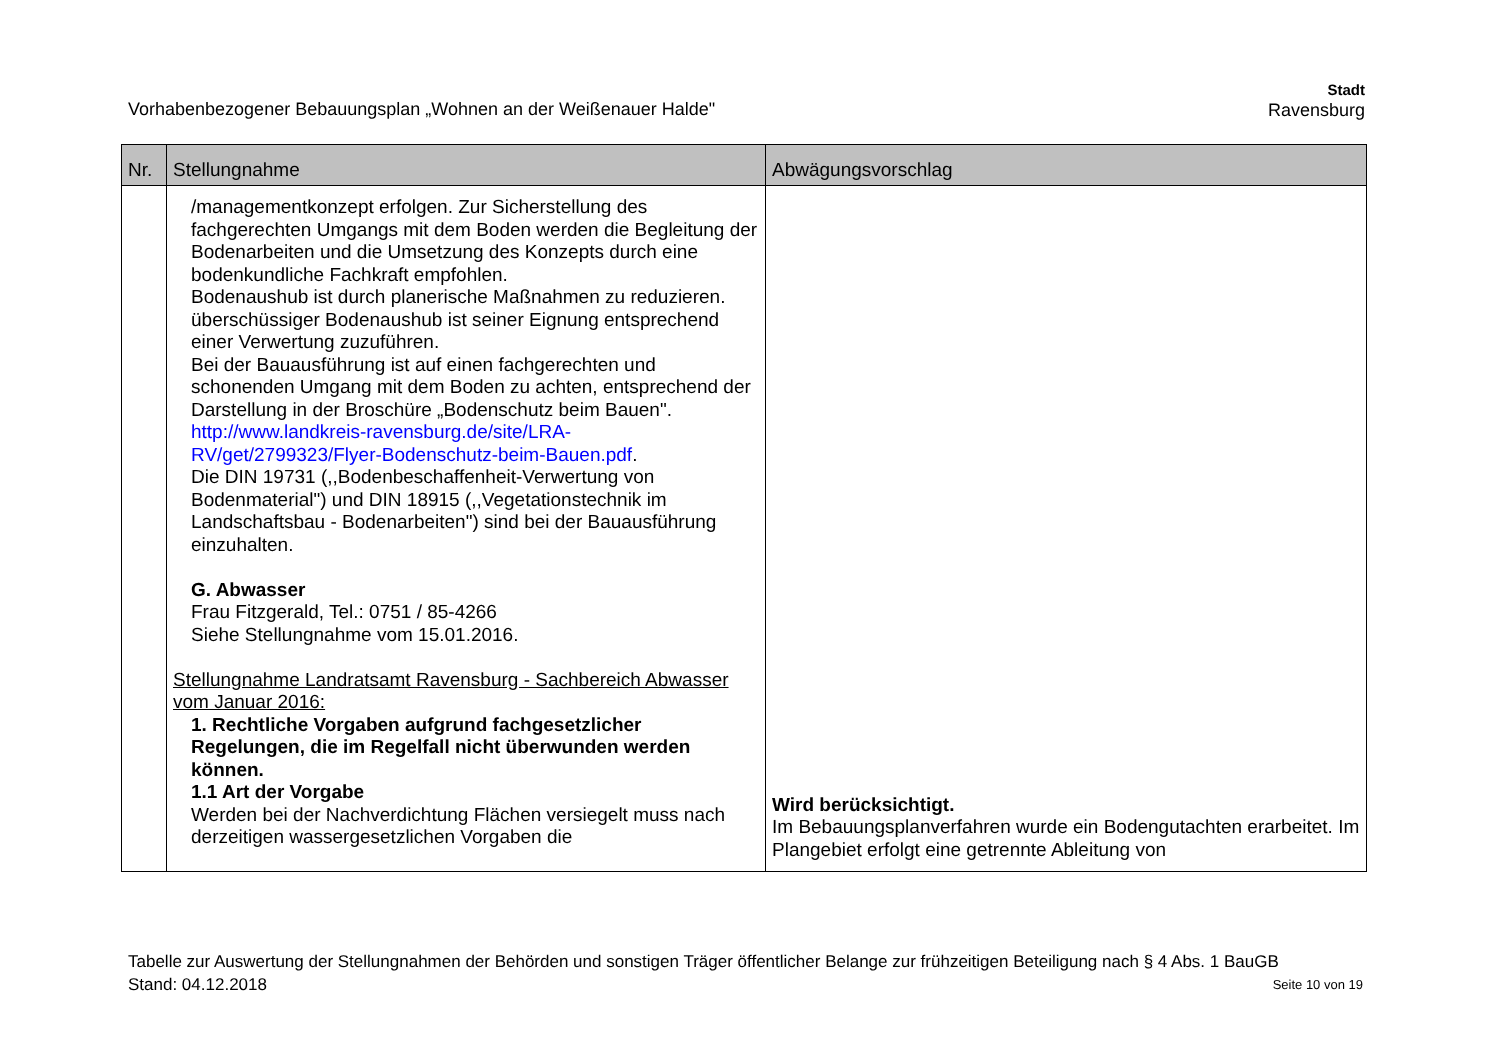Vorhabenbezogener Bebauungsplan „Wohnen an der Weißenauer Halde"
Stadt
Ravensburg
| Nr. | Stellungnahme | Abwägungsvorschlag |
| --- | --- | --- |
| | /managementkonzept erfolgen. Zur Sicherstellung des fachgerechten Umgangs mit dem Boden werden die Begleitung der Bodenarbeiten und die Umsetzung des Konzepts durch eine bodenkundliche Fachkraft empfohlen. Bodenaushub ist durch planerische Maßnahmen zu reduzieren. überschüssiger Bodenaushub ist seiner Eignung entsprechend einer Verwertung zuzuführen. Bei der Bauausführung ist auf einen fachgerechten und schonenden Umgang mit dem Boden zu achten, entsprechend der Darstellung in der Broschüre „Bodenschutz beim Bauen". http://www.landkreis-ravensburg.de/site/LRA-RV/get/2799323/Flyer-Bodenschutz-beim-Bauen.pdf . Die DIN 19731 (,,Bodenbeschaffenheit-Verwertung von Bodenmaterial") und DIN 18915 (,,Vegetationstechnik im Landschaftsbau - Bodenarbeiten") sind bei der Bauausführung einzuhalten. G. Abwasser Frau Fitzgerald, Tel.: 0751 / 85-4266 Siehe Stellungnahme vom 15.01.2016. Stellungnahme Landratsamt Ravensburg - Sachbereich Abwasser vom Januar 2016: 1. Rechtliche Vorgaben aufgrund fachgesetzlicher Regelungen, die im Regelfall nicht überwunden werden können. 1.1 Art der Vorgabe Werden bei der Nachverdichtung Flächen versiegelt muss nach derzeitigen wassergesetzlichen Vorgaben die | Wird berücksichtigt. Im Bebauungsplanverfahren wurde ein Bodengutachten erarbeitet. Im Plangebiet erfolgt eine getrennte Ableitung von |
Tabelle zur Auswertung der Stellungnahmen der Behörden und sonstigen Träger öffentlicher Belange zur frühzeitigen Beteiligung nach § 4 Abs. 1 BauGB
Stand: 04.12.2018 Seite 10 von 19